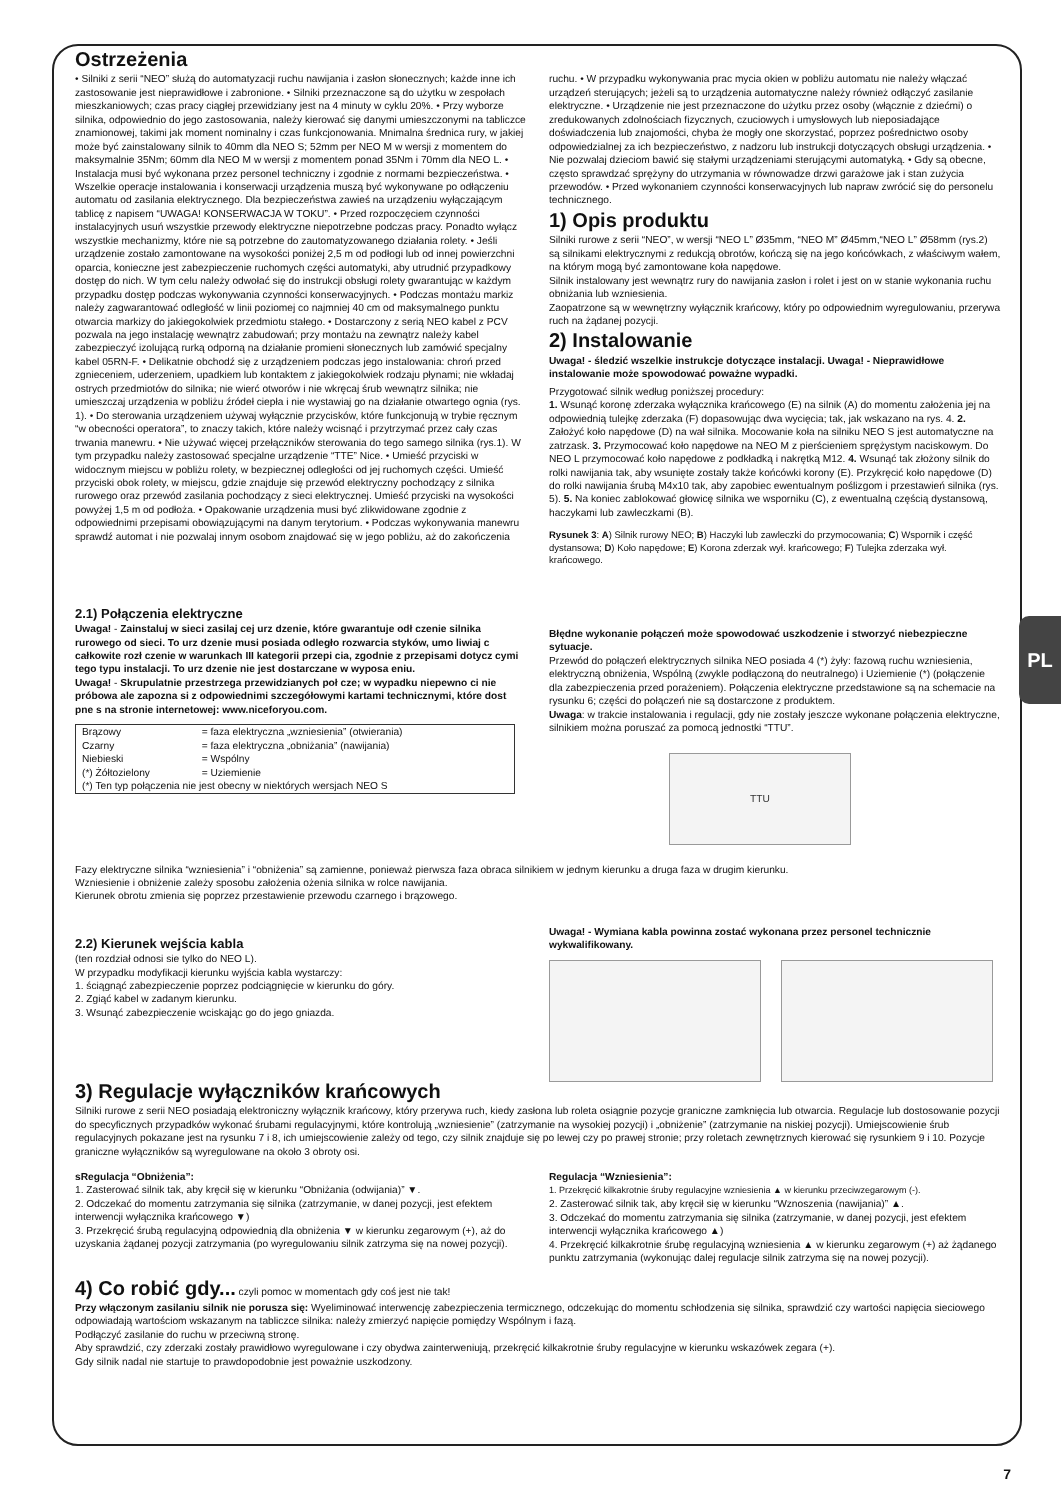Ostrzeżenia
• Silniki z serii “NEO” służą do automatyzacji ruchu nawijania i zasłon słonecznych; każde inne ich zastosowanie jest nieprawidłowe i zabronione. • Silniki przeznaczone są do użytku w zespołach mieszkaniowych; czas pracy ciągłej przewidziany jest na 4 minuty w cyklu 20%. • Przy wyborze silnika, odpowiednio do jego zastosowania, należy kierować się danymi umieszczonymi na tabliczce znamionowej, takimi jak moment nominalny i czas funkcjonowania. Mnimalna średnica rury, w jakiej może być zainstalowany silnik to 40mm dla NEO S; 52mm per NEO M w wersji z momentem do maksymalnie 35Nm; 60mm dla NEO M w wersji z momentem ponad 35Nm i 70mm dla NEO L. • Instalacja musi być wykonana przez personel techniczny i zgodnie z normami bezpieczeństwa. • Wszelkie operacje instalowania i konserwacji urządzenia muszą być wykonywane po odłączeniu automatu od zasilania elektrycznego. Dla bezpieczeństwa zawieś na urządzeniu wyłączającym tablicę z napisem “UWAGA! KONSERWACJA W TOKU”. • Przed rozpoczęciem czynności instalacyjnych usuń wszystkie przewody elektryczne niepotrzebne podczas pracy. Ponadto wyłącz wszystkie mechanizmy, które nie są potrzebne do zautomatyzowanego działania rolety. • Jeśli urządzenie zostało zamontowane na wysokości poniżej 2,5 m od podłogi lub od innej powierzchni oparcia, konieczne jest zabezpieczenie ruchomych części automatyki, aby utrudnić przypadkowy dostęp do nich. W tym celu należy odwołać się do instrukcji obsługi rolety gwarantując w każdym przypadku dostęp podczas wykonywania czynności konserwacyjnych. • Podczas montażu markiz należy zagwarantować odległość w linii poziomej co najmniej 40 cm od maksymalnego punktu otwarcia markizy do jakiegokolwiek przedmiotu stałego. • Dostarczony z serią NEO kabel z PCV pozwala na jego instalację wewnątrz zabudowań; przy montażu na zewnątrz należy kabel zabezpieczyć izolującą rurką odporną na działanie promieni słonecznych lub zamówić specjalny kabel 05RN-F. • Delikatnie obchodź się z urządzeniem podczas jego instalowania: chroń przed zgnieceniem, uderzeniem, upadkiem lub kontaktem z jakiegokolwiek rodzaju płynami; nie wkładaj ostrych przedmiotów do silnika; nie wierć otworów i nie wkręcaj śrub wewnątrz silnika; nie umieszczaj urządzenia w pobliżu źródeł ciepła i nie wystawiaj go na działanie otwartego ognia (rys. 1). • Do sterowania urządzeniem używaj wyłącznie przycisków, które funkcjonują w trybie ręcznym “w obecności operatora”, to znaczy takich, które należy wcisnąć i przytrzymać przez cały czas trwania manewru. • Nie używać więcej przełączników sterowania do tego samego silnika (rys.1). W tym przypadku należy zastosować specjalne urządzenie “TTE” Nice. • Umieść przyciski w widocznym miejscu w pobliżu rolety, w bezpiecznej odległości od jej ruchomych części. Umieść przyciski obok rolety, w miejscu, gdzie znajduje się przewód elektryczny pochodzący z silnika rurowego oraz przewód zasilania pochodzący z sieci elektrycznej. Umieść przyciski na wysokości powyżej 1,5 m od podłoża. • Opakowanie urządzenia musi być zlikwidowane zgodnie z odpowiednimi przepisami obowiązującymi na danym terytorium. • Podczas wykonywania manewru sprawdź automat i nie pozwalaj innym osobom znajdować się w jego pobliżu, aż do zakończenia
ruchu. • W przypadku wykonywania prac mycia okien w pobliżu automatu nie należy włączać urządzeń sterujących; jeżeli są to urządzenia automatyczne należy również odłączyć zasilanie elektryczne. • Urządzenie nie jest przeznaczone do użytku przez osoby (włącznie z dziećmi) o zredukowanych zdolnościach fizycznych, czuciowych i umysłowych lub nieposiadające doświadczenia lub znajomości, chyba że mogły one skorzystać, poprzez pośrednictwo osoby odpowiedzialnej za ich bezpieczeństwo, z nadzoru lub instrukcji dotyczących obsługi urządzenia. • Nie pozwalaj dzieciom bawić się stałymi urządzeniami sterującymi automatyką. • Gdy są obecne, często sprawdzać sprężyny do utrzymania w równowadze drzwi garażowe jak i stan zużycia przewodów. • Przed wykonaniem czynności konserwacyjnych lub napraw zwrócić się do personelu technicznego.
1) Opis produktu
Silniki rurowe z serii “NEO”, w wersji “NEO L” Ø35mm, “NEO M” Ø45mm,“NEO L” Ø58mm (rys.2) są silnikami elektrycznymi z redukcją obrotów, kończą się na jego końcówkach, z właściwym wałem, na którym mogą być zamontowane koła napędowe.
Silnik instalowany jest wewnątrz rury do nawijania zasłon i rolet i jest on w stanie wykonania ruchu obniżania lub wzniesienia.
Zaopatrzone są w wewnętrzny wyłącznik krańcowy, który po odpowiednim wyregulowaniu, przerywa ruch na żądanej pozycji.
2) Instalowanie
Uwaga! - śledzić wszelkie instrukcje dotyczące instalacji. Uwaga! - Nieprawidłowe instalowanie może spowodować poważne wypadki.
Przygotować silnik według poniższej procedury:
1. Wsunąć koronę zderzaka wyłącznika krańcowego (E) na silnik (A) do momentu założenia jej na odpowiednią tulejkę zderzaka (F) dopasowując dwa wycięcia; tak, jak wskazano na rys. 4. 2. Założyć koło napędowe (D) na wał silnika. Mocowanie koła na silniku NEO S jest automatyczne na zatrzask. 3. Przymocować koło napędowe na NEO M z pierścieniem sprężystym naciskowym. Do NEO L przymocować koło napędowe z podkładką i nakrętką M12. 4. Wsunąć tak złożony silnik do rolki nawijania tak, aby wsunięte zostały także końcówki korony (E). Przykręcić koło napędowe (D) do rolki nawijania śrubą M4x10 tak, aby zapobiec ewentualnym poślizgom i przestawień silnika (rys. 5). 5. Na koniec zablokować głowicę silnika we wsporniku (C), z ewentualną częścią dystansową, haczykami lub zawleczkami (B).
Rysunek 3: A) Silnik rurowy NEO; B) Haczyki lub zawleczki do przymocowania; C) Wspornik i część dystansowa; D) Koło napędowe; E) Korona zderzak wył. krańcowego; F) Tulejka zderzaka wył. krańcowego.
2.1) Połączenia elektryczne
Uwaga! - Zainstaluj w sieci zasilaj cej urz dzenie, które gwarantuje odł czenie silnika rurowego od sieci. To urz dzenie musi posiada odległo rozwarcia styków, umo liwiaj c całkowite rozł czenie w warunkach III kategorii przepi cia, zgodnie z przepisami dotycz cymi tego typu instalacji. To urz dzenie nie jest dostarczane w wyposa eniu.
Uwaga! - Skrupulatnie przestrzega przewidzianych poł cze; w wypadku niepewno ci nie próbowa ale zapozna si z odpowiednimi szczegółowymi kartami technicznymi, które dost pne s na stronie internetowej: www.niceforyou.com.
| Brązowy | = faza elektryczna „wzniesienia” (otwierania) |
| Czarny | = faza elektryczna „obniżania” (nawijania) |
| Niebieski | = Wspólny |
| (*) Żółtozielony | = Uziemienie |
| (*) Ten typ połączenia nie jest obecny w niektórych wersjach NEO S | |
Błędne wykonanie połączeń może spowodować uszkodzenie i stworzyć niebezpieczne sytuacje.
Przewód do połączeń elektrycznych silnika NEO posiada 4 (*) żyły: fazową ruchu wzniesienia, elektryczną obniżenia, Wspólną (zwykle podłączoną do neutralnego) i Uziemienie (*) (połączenie dla zabezpieczenia przed porażeniem). Połączenia elektryczne przedstawione są na schemacie na rysunku 6; części do połączeń nie są dostarczone z produktem.
Uwaga: w trakcie instalowania i regulacji, gdy nie zostały jeszcze wykonane połączenia elektryczne, silnikiem można poruszać za pomocą jednostki “TTU”.
TTU
Fazy elektryczne silnika “wzniesienia” i “obniżenia” są zamienne, ponieważ pierwsza faza obraca silnikiem w jednym kierunku a druga faza w drugim kierunku.
Wzniesienie i obniżenie zależy sposobu założenia ożenia silnika w rolce nawijania.
Kierunek obrotu zmienia się poprzez przestawienie przewodu czarnego i brązowego.
2.2) Kierunek wejścia kabla
(ten rozdział odnosi sie tylko do NEO L).
W przypadku modyfikacji kierunku wyjścia kabla wystarczy:
1. ściągnąć zabezpieczenie poprzez podciągnięcie w kierunku do góry.
2. Zgiąć kabel w zadanym kierunku.
3. Wsunąć zabezpieczenie wciskając go do jego gniazda.
Uwaga! - Wymiana kabla powinna zostać wykonana przez personel technicznie wykwalifikowany.
3) Regulacje wyłączników krańcowych
Silniki rurowe z serii NEO posiadają elektroniczny wyłącznik krańcowy, który przerywa ruch, kiedy zasłona lub roleta osiągnie pozycje graniczne zamknięcia lub otwarcia. Regulacje lub dostosowanie pozycji do specyficznych przypadków wykonać śrubami regulacyjnymi, które kontrolują „wzniesienie” (zatrzymanie na wysokiej pozycji) i „obniżenie” (zatrzymanie na niskiej pozycji). Umiejscowienie śrub regulacyjnych pokazane jest na rysunku 7 i 8, ich umiejscowienie zależy od tego, czy silnik znajduje się po lewej czy po prawej stronie; przy roletach zewnętrznych kierować się rysunkiem 9 i 10. Pozycje graniczne wyłączników są wyregulowane na około 3 obroty osi.
sRegulacja “Obniżenia”:
1. Zasterować silnik tak, aby kręcił się w kierunku “Obniżania (odwijania)” ▼.
2. Odczekać do momentu zatrzymania się silnika (zatrzymanie, w danej pozycji, jest efektem interwencji wyłącznika krańcowego ▼)
3. Przekręcić śrubą regulacyjną odpowiednią dla obniżenia ▼ w kierunku zegarowym (+), aż do uzyskania żądanej pozycji zatrzymania (po wyregulowaniu silnik zatrzyma się na nowej pozycji).
Regulacja “Wzniesienia”:
1. Przekręcić kilkakrotnie śruby regulacyjne wzniesienia ▲ w kierunku przeciwzegarowym (-).
2. Zasterować silnik tak, aby kręcił się w kierunku “Wznoszenia (nawijania)” ▲.
3. Odczekać do momentu zatrzymania się silnika (zatrzymanie, w danej pozycji, jest efektem interwencji wyłącznika krańcowego ▲)
4. Przekręcić kilkakrotnie śrubę regulacyjną wzniesienia ▲ w kierunku zegarowym (+) aż żądanego punktu zatrzymania (wykonując dalej regulacje silnik zatrzyma się na nowej pozycji).
4) Co robić gdy... czyli pomoc w momentach gdy coś jest nie tak!
Przy włączonym zasilaniu silnik nie porusza się: Wyeliminować interwencję zabezpieczenia termicznego, odczekując do momentu schłodzenia się silnika, sprawdzić czy wartości napięcia sieciowego odpowiadają wartościom wskazanym na tabliczce silnika: należy zmierzyć napięcie pomiędzy Wspólnym i fazą.
Podłączyć zasilanie do ruchu w przeciwną stronę.
Aby sprawdzić, czy zderzaki zostały prawidłowo wyregulowane i czy obydwa zainterweniują, przekręcić kilkakrotnie śruby regulacyjne w kierunku wskazówek zegara (+).
Gdy silnik nadal nie startuje to prawdopodobnie jest poważnie uszkodzony.
PL
7